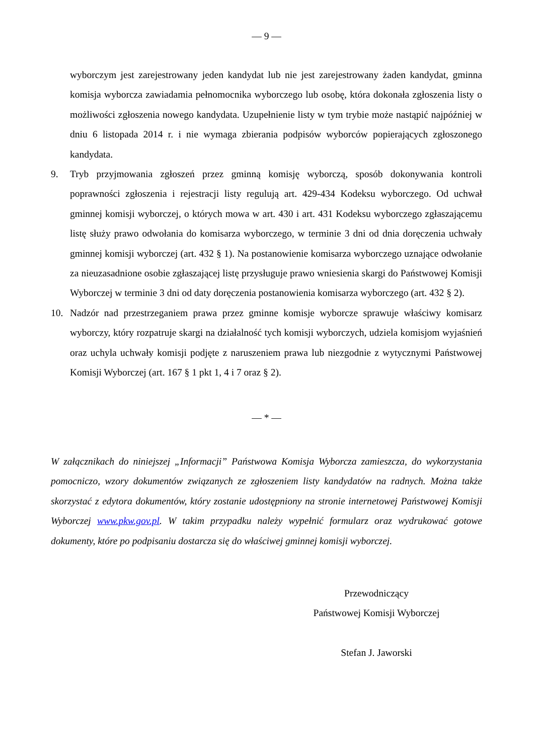— 9 —
wyborczym jest zarejestrowany jeden kandydat lub nie jest zarejestrowany żaden kandydat, gminna komisja wyborcza zawiadamia pełnomocnika wyborczego lub osobę, która dokonała zgłoszenia listy o możliwości zgłoszenia nowego kandydata. Uzupełnienie listy w tym trybie może nastąpić najpóźniej w dniu 6 listopada 2014 r. i nie wymaga zbierania podpisów wyborców popierających zgłoszonego kandydata.
9. Tryb przyjmowania zgłoszeń przez gminną komisję wyborczą, sposób dokonywania kontroli poprawności zgłoszenia i rejestracji listy regulują art. 429-434 Kodeksu wyborczego. Od uchwał gminnej komisji wyborczej, o których mowa w art. 430 i art. 431 Kodeksu wyborczego zgłaszającemu listę służy prawo odwołania do komisarza wyborczego, w terminie 3 dni od dnia doręczenia uchwały gminnej komisji wyborczej (art. 432 § 1). Na postanowienie komisarza wyborczego uznające odwołanie za nieuzasadnione osobie zgłaszającej listę przysługuje prawo wniesienia skargi do Państwowej Komisji Wyborczej w terminie 3 dni od daty doręczenia postanowienia komisarza wyborczego (art. 432 § 2).
10. Nadzór nad przestrzeganiem prawa przez gminne komisje wyborcze sprawuje właściwy komisarz wyborczy, który rozpatruje skargi na działalność tych komisji wyborczych, udziela komisjom wyjaśnień oraz uchyla uchwały komisji podjęte z naruszeniem prawa lub niezgodnie z wytycznymi Państwowej Komisji Wyborczej (art. 167 § 1 pkt 1, 4 i 7 oraz § 2).
— * —
W załącznikach do niniejszej „Informacji” Państwowa Komisja Wyborcza zamieszcza, do wykorzystania pomocniczo, wzory dokumentów związanych ze zgłoszeniem listy kandydatów na radnych. Można także skorzystać z edytora dokumentów, który zostanie udostępniony na stronie internetowej Państwowej Komisji Wyborczej www.pkw.gov.pl. W takim przypadku należy wypełnić formularz oraz wydrukować gotowe dokumenty, które po podpisaniu dostarcza się do właściwej gminnej komisji wyborczej.
Przewodniczący
Państwowej Komisji Wyborczej
Stefan J. Jaworski